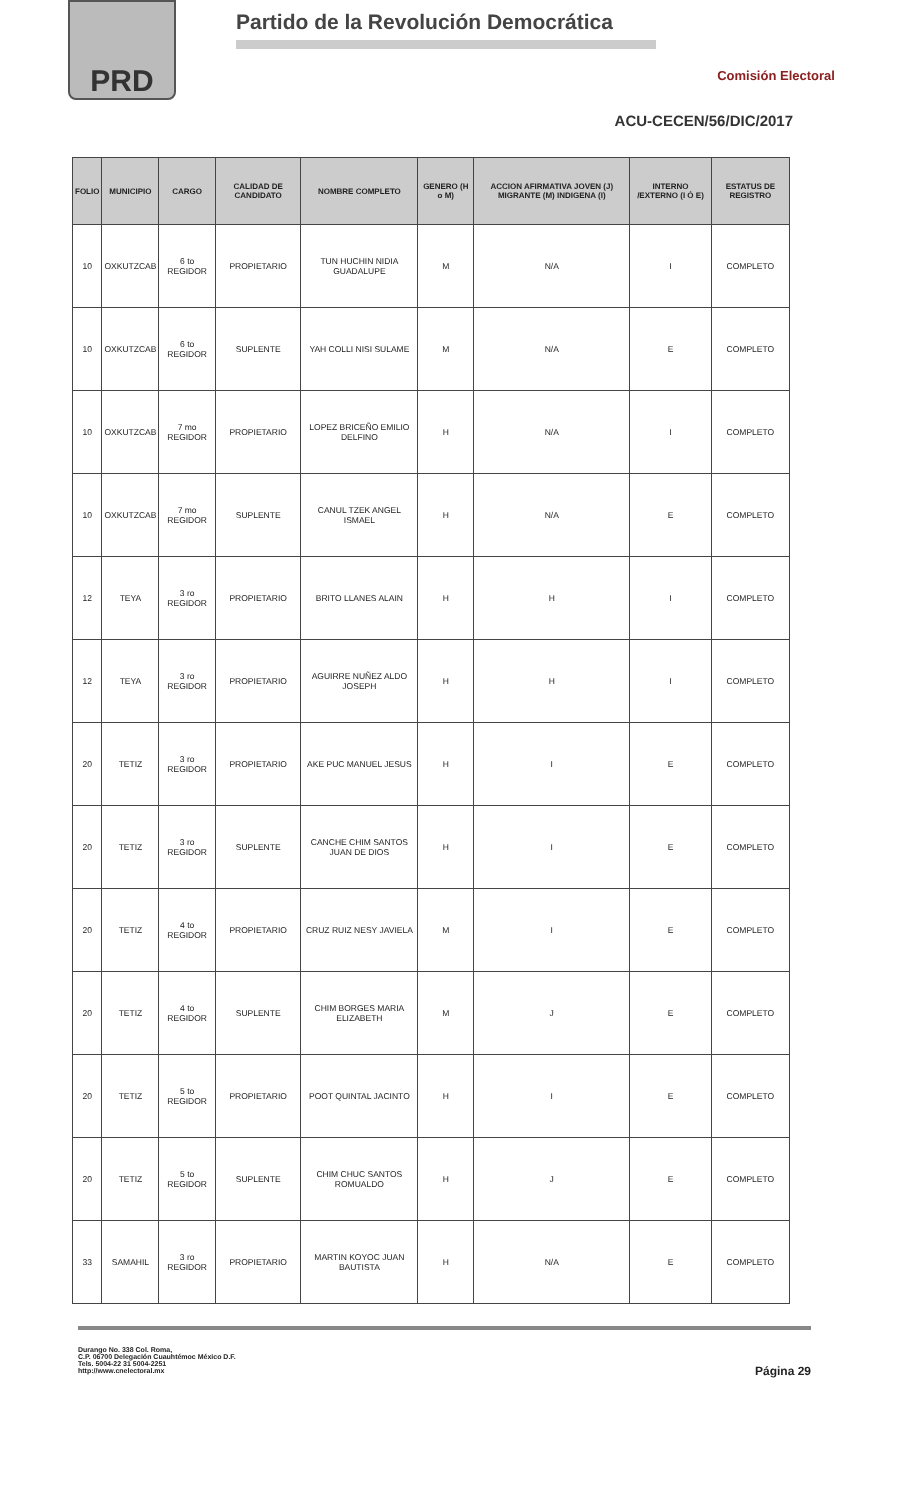PRD
Partido de la Revolución Democrática
Comisión Electoral
ACU-CECEN/56/DIC/2017
| FOLIO | MUNICIPIO | CARGO | CALIDAD DE CANDIDATO | NOMBRE COMPLETO | GENERO (H o M) | ACCION AFIRMATIVA JOVEN (J) MIGRANTE (M) INDIGENA (I) | INTERNO /EXTERNO (I Ó E) | ESTATUS DE REGISTRO |
| --- | --- | --- | --- | --- | --- | --- | --- | --- |
| 10 | OXKUTZCAB | 6 to REGIDOR | PROPIETARIO | TUN HUCHIN NIDIA GUADALUPE | M | N/A | I | COMPLETO |
| 10 | OXKUTZCAB | 6 to REGIDOR | SUPLENTE | YAH COLLI NISI SULAME | M | N/A | E | COMPLETO |
| 10 | OXKUTZCAB | 7 mo REGIDOR | PROPIETARIO | LOPEZ BRICEÑO EMILIO DELFINO | H | N/A | I | COMPLETO |
| 10 | OXKUTZCAB | 7 mo REGIDOR | SUPLENTE | CANUL TZEK ANGEL ISMAEL | H | N/A | E | COMPLETO |
| 12 | TEYA | 3 ro REGIDOR | PROPIETARIO | BRITO LLANES ALAIN | H | H | I | COMPLETO |
| 12 | TEYA | 3 ro REGIDOR | PROPIETARIO | AGUIRRE NUÑEZ ALDO JOSEPH | H | H | I | COMPLETO |
| 20 | TETIZ | 3 ro REGIDOR | PROPIETARIO | AKE PUC MANUEL JESUS | H | I | E | COMPLETO |
| 20 | TETIZ | 3 ro REGIDOR | SUPLENTE | CANCHE CHIM SANTOS JUAN DE DIOS | H | I | E | COMPLETO |
| 20 | TETIZ | 4 to REGIDOR | PROPIETARIO | CRUZ RUIZ NESY JAVIELA | M | I | E | COMPLETO |
| 20 | TETIZ | 4 to REGIDOR | SUPLENTE | CHIM BORGES MARIA ELIZABETH | M | J | E | COMPLETO |
| 20 | TETIZ | 5 to REGIDOR | PROPIETARIO | POOT QUINTAL JACINTO | H | I | E | COMPLETO |
| 20 | TETIZ | 5 to REGIDOR | SUPLENTE | CHIM CHUC SANTOS ROMUALDO | H | J | E | COMPLETO |
| 33 | SAMAHIL | 3 ro REGIDOR | PROPIETARIO | MARTIN KOYOC JUAN BAUTISTA | H | N/A | E | COMPLETO |
Durango No. 338 Col. Roma,
C.P. 06700 Delegación Cuauhtémoc México D.F.
Tels. 5004-22 31 5004-2251
http://www.cnelectoral.mx
Página 29